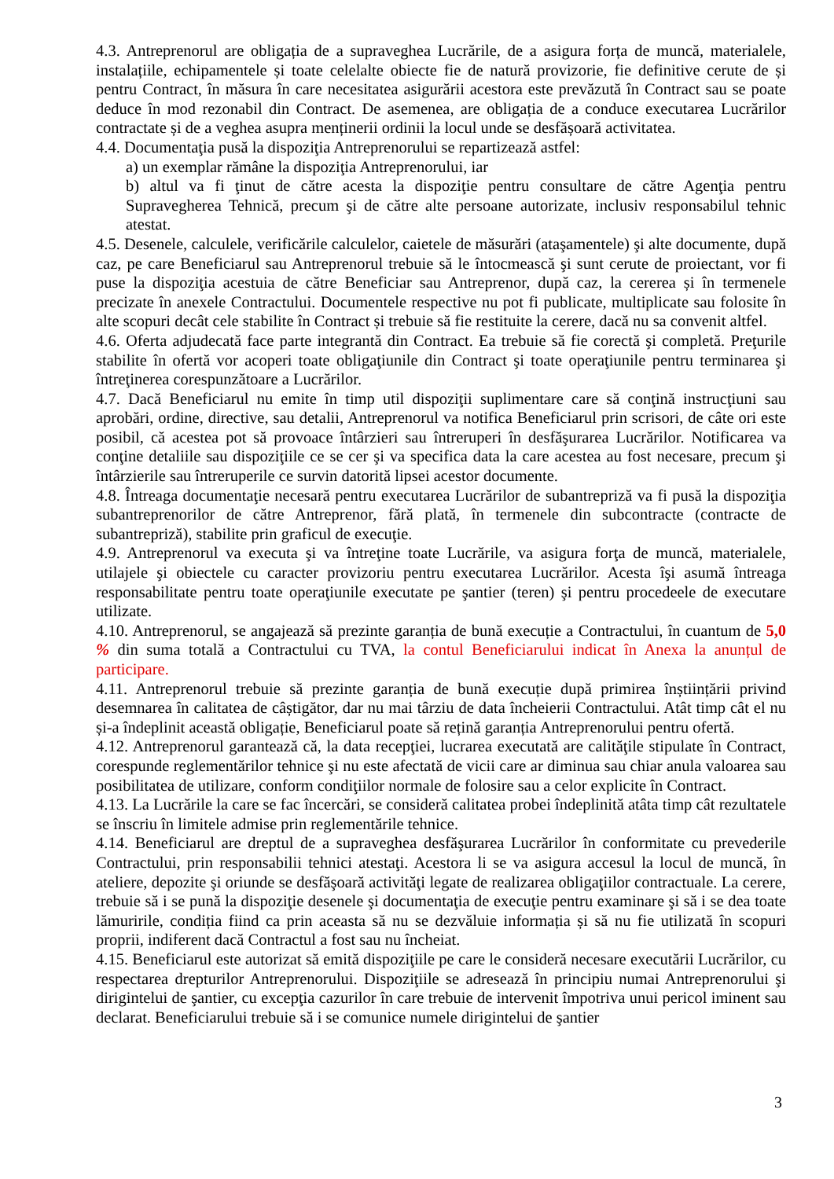4.3. Antreprenorul are obligația de a supraveghea Lucrările, de a asigura forța de muncă, materialele, instalațiile, echipamentele și toate celelalte obiecte fie de natură provizorie, fie definitive cerute de și pentru Contract, în măsura în care necesitatea asigurării acestora este prevăzută în Contract sau se poate deduce în mod rezonabil din Contract. De asemenea, are obligația de a conduce executarea Lucrărilor contractate și de a veghea asupra menținerii ordinii la locul unde se desfășoară activitatea.
4.4. Documentaţia pusă la dispoziţia Antreprenorului se repartizează astfel:
a) un exemplar rămâne la dispoziţia Antreprenorului, iar
b) altul va fi ţinut de către acesta la dispoziţie pentru consultare de către Agenţia pentru Supravegherea Tehnică, precum şi de către alte persoane autorizate, inclusiv responsabilul tehnic atestat.
4.5. Desenele, calculele, verificările calculelor, caietele de măsurări (ataşamentele) şi alte documente, după caz, pe care Beneficiarul sau Antreprenorul trebuie să le întocmească şi sunt cerute de proiectant, vor fi puse la dispoziţia acestuia de către Beneficiar sau Antreprenor, după caz, la cererea și în termenele precizate în anexele Contractului. Documentele respective nu pot fi publicate, multiplicate sau folosite în alte scopuri decât cele stabilite în Contract și trebuie să fie restituite la cerere, dacă nu sa convenit altfel.
4.6. Oferta adjudecată face parte integrantă din Contract. Ea trebuie să fie corectă şi completă. Preţurile stabilite în ofertă vor acoperi toate obligaţiunile din Contract şi toate operaţiunile pentru terminarea şi întreţinerea corespunzătoare a Lucrărilor.
4.7. Dacă Beneficiarul nu emite în timp util dispoziţii suplimentare care să conţină instrucţiuni sau aprobări, ordine, directive, sau detalii, Antreprenorul va notifica Beneficiarul prin scrisori, de câte ori este posibil, că acestea pot să provoace întârzieri sau întreruperi în desfăşurarea Lucrărilor. Notificarea va conţine detaliile sau dispoziţiile ce se cer şi va specifica data la care acestea au fost necesare, precum şi întârzierile sau întreruperile ce survin datorită lipsei acestor documente.
4.8. Întreaga documentaţie necesară pentru executarea Lucrărilor de subantrepriză va fi pusă la dispoziţia subantreprenorilor de către Antreprenor, fără plată, în termenele din subcontracte (contracte de subantrepriză), stabilite prin graficul de execuţie.
4.9. Antreprenorul va executa şi va întreţine toate Lucrările, va asigura forţa de muncă, materialele, utilajele şi obiectele cu caracter provizoriu pentru executarea Lucrărilor. Acesta îşi asumă întreaga responsabilitate pentru toate operaţiunile executate pe şantier (teren) şi pentru procedeele de executare utilizate.
4.10. Antreprenorul, se angajează să prezinte garanția de bună execuție a Contractului, în cuantum de 5,0 % din suma totală a Contractului cu TVA, la contul Beneficiarului indicat în Anexa la anunțul de participare.
4.11. Antreprenorul trebuie să prezinte garanția de bună execuție după primirea înștiințării privind desemnarea în calitatea de câștigător, dar nu mai târziu de data încheierii Contractului. Atât timp cât el nu și-a îndeplinit această obligație, Beneficiarul poate să rețină garanția Antreprenorului pentru ofertă.
4.12. Antreprenorul garantează că, la data recepţiei, lucrarea executată are calităţile stipulate în Contract, corespunde reglementărilor tehnice şi nu este afectată de vicii care ar diminua sau chiar anula valoarea sau posibilitatea de utilizare, conform condiţiilor normale de folosire sau a celor explicite în Contract.
4.13. La Lucrările la care se fac încercări, se consideră calitatea probei îndeplinită atâta timp cât rezultatele se înscriu în limitele admise prin reglementările tehnice.
4.14. Beneficiarul are dreptul de a supraveghea desfăşurarea Lucrărilor în conformitate cu prevederile Contractului, prin responsabilii tehnici atestaţi. Acestora li se va asigura accesul la locul de muncă, în ateliere, depozite şi oriunde se desfăşoară activităţi legate de realizarea obligaţiilor contractuale. La cerere, trebuie să i se pună la dispoziţie desenele şi documentaţia de execuţie pentru examinare şi să i se dea toate lămuririle, condiția fiind ca prin aceasta să nu se dezvăluie informația și să nu fie utilizată în scopuri proprii, indiferent dacă Contractul a fost sau nu încheiat.
4.15. Beneficiarul este autorizat să emită dispoziţiile pe care le consideră necesare executării Lucrărilor, cu respectarea drepturilor Antreprenorului. Dispoziţiile se adresează în principiu numai Antreprenorului şi dirigintelui de şantier, cu excepţia cazurilor în care trebuie de intervenit împotriva unui pericol iminent sau declarat. Beneficiarului trebuie să i se comunice numele dirigintelui de şantier
3